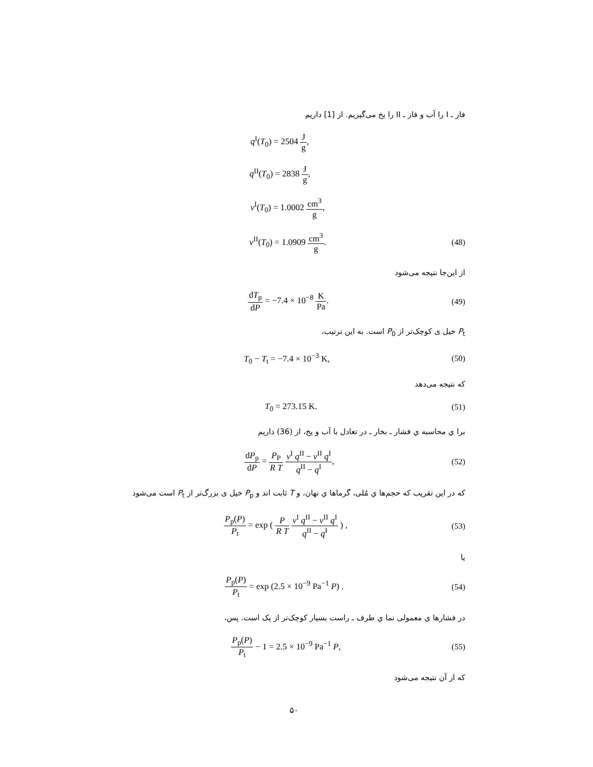فاز ـ I را آب و فاز ـ II را یخ می‌گیریم. از [1] داریم
q<sup>I</sup>(T<sub>0</sub>) = 2504 J g,
q<sup>II</sup>(T<sub>0</sub>) = 2838 J g,
v<sup>I</sup>(T<sub>0</sub>) = 1.0002 cm<sup>3</sup> g,
v<sup>II</sup>(T<sub>0</sub>) = 1.0909 cm<sup>3</sup> g. (48)
از این‌جا نتیجه می‌شود
dT<sub>p</sub> dP = −7.4 × 10<sup>−8</sup> K Pa. (49)
P<sub>t</sub> خیل ی کوچک‌تر از P<sub>0</sub> است. به این ترتیب،
T<sub>0</sub> − T<sub>t</sub> = −7.4 × 10<sup>−3</sup> K, (50)
که نتیجه می‌دهد
T<sub>0</sub> = 273.15 K. (51)
برا ي محاسبه ي فشار ـ بخار ـ در تعادل با آب و یخ، از (36) داریم
dP<sub>p</sub> dP = P<sub>P</sub> R T v<sup>I</sup> q<sup>II</sup> − v<sup>II</sup> q<sup>I</sup> q<sup>II</sup> − q<sup>I</sup>, (52)
که در این تقریب که حجم‌ها ي مُلی، گرماها ي نهان، و T ثابت اند و P<sub>p</sub> خیل ی بزرگ‌تر از P<sub>t</sub> است می‌شود
P<sub>p</sub>(P) P<sub>t</sub> = exp ( P R T v<sup>I</sup> q<sup>II</sup> − v<sup>II</sup> q<sup>I</sup> q<sup>II</sup> − q<sup>I</sup> ) , (53)
یا
P<sub>p</sub>(P) P<sub>t</sub> = exp (2.5 × 10<sup>−9</sup> Pa<sup>−1</sup> P) . (54)
در فشارها ي معمولی نما ي طرف ـ راست بسیار کوچک‌تر از یک است. پس،
P<sub>p</sub>(P) P<sub>t</sub> − 1 = 2.5 × 10<sup>−9</sup> Pa<sup>−1</sup> P, (55)
که از آن نتیجه می‌شود
۵۰